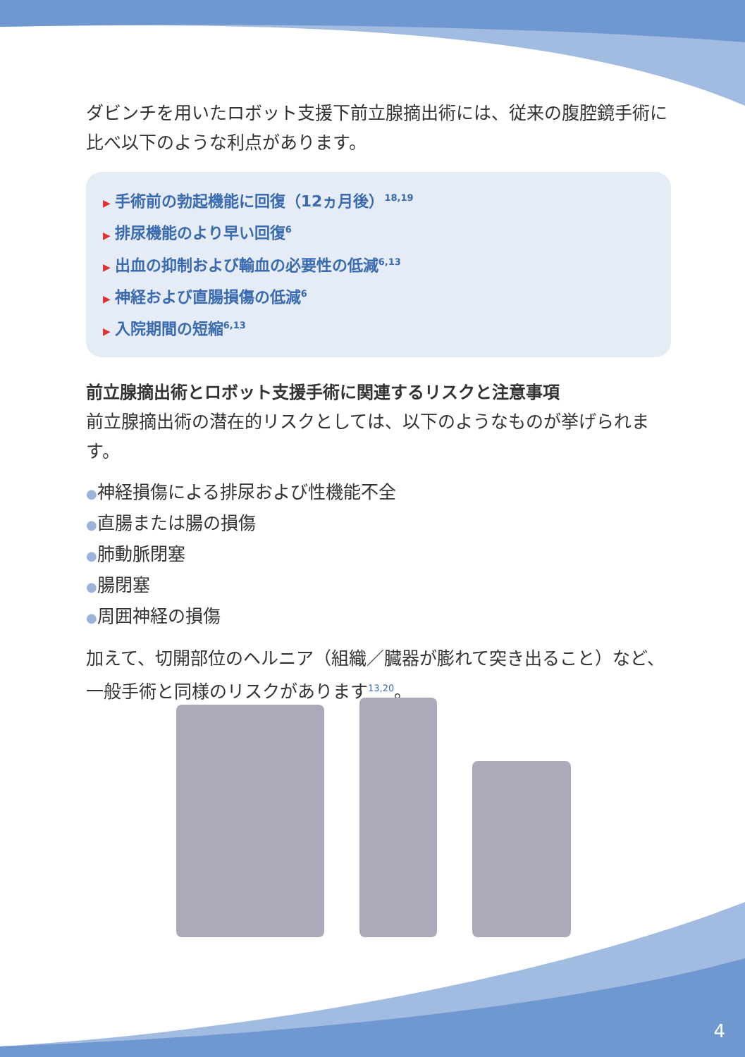ダビンチを用いたロボット支援下前立腺摘出術には、従来の腹腔鏡手術に比べ以下のような利点があります。
▶ 手術前の勃起機能に回復（12ヵ月後）<sup>18,19</sup>
▶ 排尿機能のより早い回復<sup>6</sup>
▶ 出血の抑制および輸血の必要性の低減<sup>6,13</sup>
▶ 神経および直腸損傷の低減<sup>6</sup>
▶ 入院期間の短縮<sup>6,13</sup>
前立腺摘出術とロボット支援手術に関連するリスクと注意事項
前立腺摘出術の潜在的リスクとしては、以下のようなものが挙げられます。
●神経損傷による排尿および性機能不全
●直腸または腸の損傷
●肺動脈閉塞
●腸閉塞
●周囲神経の損傷
加えて、切開部位のヘルニア（組織／臓器が膨れて突き出ること）など、一般手術と同様のリスクがあります<sup>13,20</sup>。
4